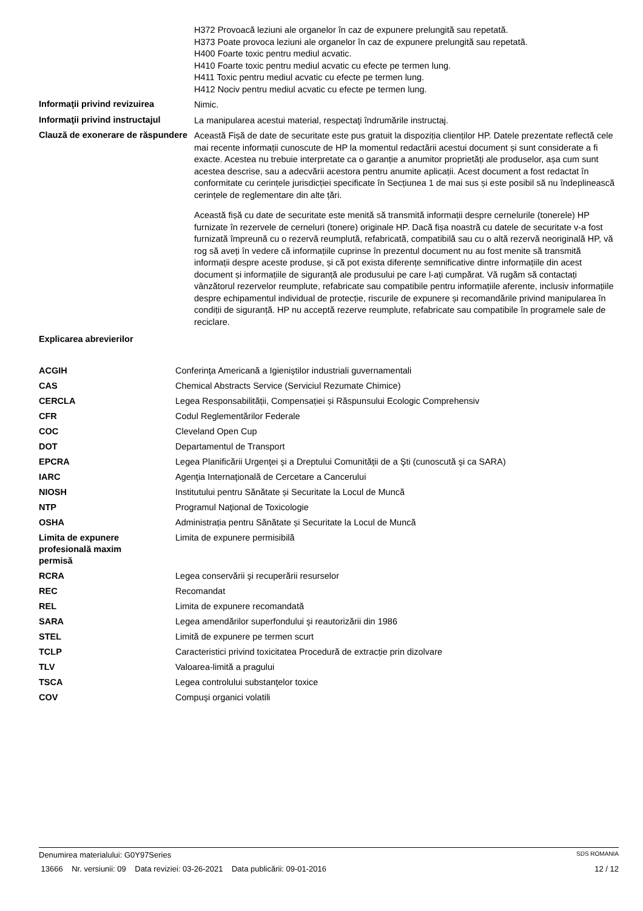H372 Provoacă leziuni ale organelor în caz de expunere prelungită sau repetată.
H373 Poate provoca leziuni ale organelor în caz de expunere prelungită sau repetată.
H400 Foarte toxic pentru mediul acvatic.
H410 Foarte toxic pentru mediul acvatic cu efecte pe termen lung.
H411 Toxic pentru mediul acvatic cu efecte pe termen lung.
H412 Nociv pentru mediul acvatic cu efecte pe termen lung.
Informaţii privind revizuirea
Nimic.
Informaţii privind instructajul
La manipularea acestui material, respectaţi îndrumările instructaj.
Clauză de exonerare de răspundere
Această Fișă de date de securitate este pus gratuit la dispoziția clienților HP. Datele prezentate reflectă cele mai recente informații cunoscute de HP la momentul redactării acestui document și sunt considerate a fi exacte. Acestea nu trebuie interpretate ca o garanție a anumitor proprietăți ale produselor, așa cum sunt acestea descrise, sau a adecvării acestora pentru anumite aplicații. Acest document a fost redactat în conformitate cu cerințele jurisdicției specificate în Secțiunea 1 de mai sus și este posibil să nu îndeplinească cerințele de reglementare din alte țări.
Această fișă cu date de securitate este menită să transmită informații despre cernelurile (tonerele) HP furnizate în rezervele de cerneluri (tonere) originale HP. Dacă fișa noastră cu datele de securitate v-a fost furnizată împreună cu o rezervă reumplută, refabricată, compatibilă sau cu o altă rezervă neoriginală HP, vă rog să aveți în vedere că informațiile cuprinse în prezentul document nu au fost menite să transmită informații despre aceste produse, și că pot exista diferențe semnificative dintre informațiile din acest document și informațiile de siguranță ale produsului pe care l-ați cumpărat. Vă rugăm să contactați vânzătorul rezervelor reumplute, refabricate sau compatibile pentru informațiile aferente, inclusiv informațiile despre echipamentul individual de protecție, riscurile de expunere și recomandările privind manipularea în condiții de siguranță. HP nu acceptă rezerve reumplute, refabricate sau compatibile în programele sale de reciclare.
Explicarea abrevierilor
| ACGIH | Conferinţa Americană a Igieniştilor industriali guvernamentali |
| CAS | Chemical Abstracts Service (Serviciul Rezumate Chimice) |
| CERCLA | Legea Responsabilității, Compensației și Răspunsului Ecologic Comprehensiv |
| CFR | Codul Reglementărilor Federale |
| COC | Cleveland Open Cup |
| DOT | Departamentul de Transport |
| EPCRA | Legea Planificării Urgenţei şi a Dreptului Comunităţii de a Şti (cunoscută şi ca SARA) |
| IARC | Agenţia Internaţională de Cercetare a Cancerului |
| NIOSH | Institutului pentru Sănătate și Securitate la Locul de Muncă |
| NTP | Programul Naţional de Toxicologie |
| OSHA | Administrația pentru Sănătate și Securitate la Locul de Muncă |
| Limita de expunere profesională maxim permisă | Limita de expunere permisibilă |
| RCRA | Legea conservării şi recuperării resurselor |
| REC | Recomandat |
| REL | Limita de expunere recomandată |
| SARA | Legea amendărilor superfondului şi reautorizării din 1986 |
| STEL | Limită de expunere pe termen scurt |
| TCLP | Caracteristici privind toxicitatea Procedură de extracție prin dizolvare |
| TLV | Valoarea-limită a pragului |
| TSCA | Legea controlului substanţelor toxice |
| COV | Compuşi organici volatili |
Denumirea materialului: G0Y97Series SDS ROMANIA
13666 Nr. versiunii: 09 Data reviziei: 03-26-2021 Data publicării: 09-01-2016 12 / 12